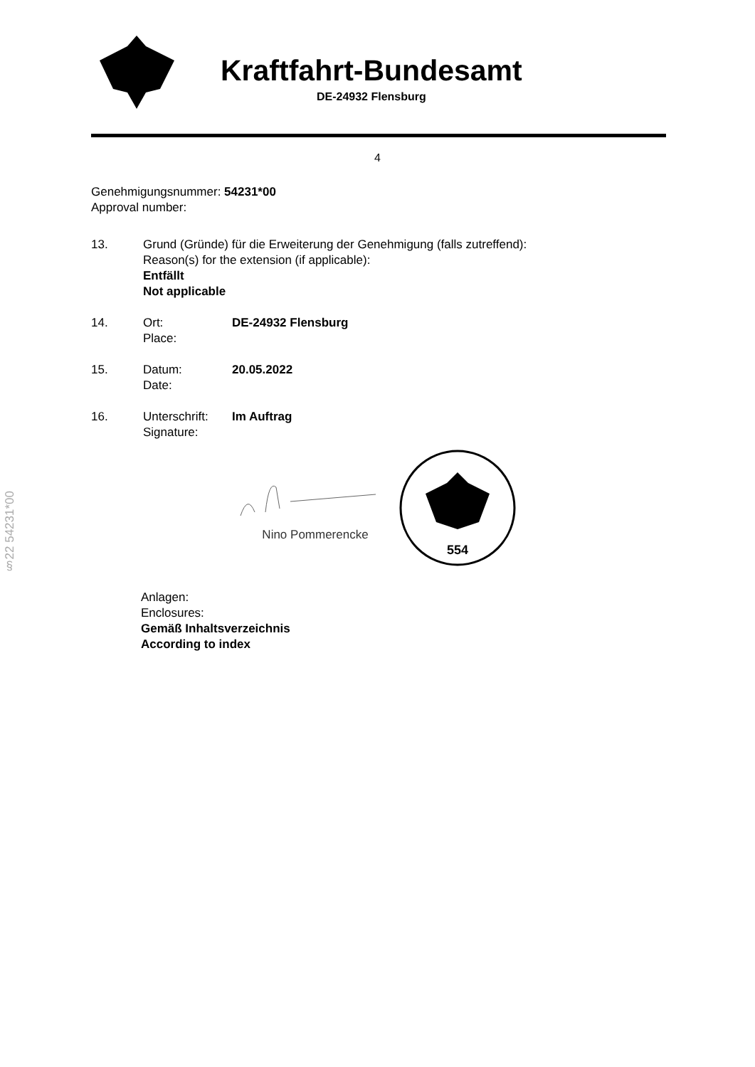Kraftfahrt-Bundesamt
DE-24932 Flensburg
4
Genehmigungsnummer: 54231*00
Approval number:
13. Grund (Gründe) für die Erweiterung der Genehmigung (falls zutreffend):
Reason(s) for the extension (if applicable):
Entfällt
Not applicable
14. Ort:
Place:
DE-24932 Flensburg
15. Datum:
Date:
20.05.2022
16. Unterschrift:
Signature:
Im Auftrag
Nino Pommerencke
554
Anlagen:
Enclosures:
Gemäß Inhaltsverzeichnis
According to index
§22 54231*00